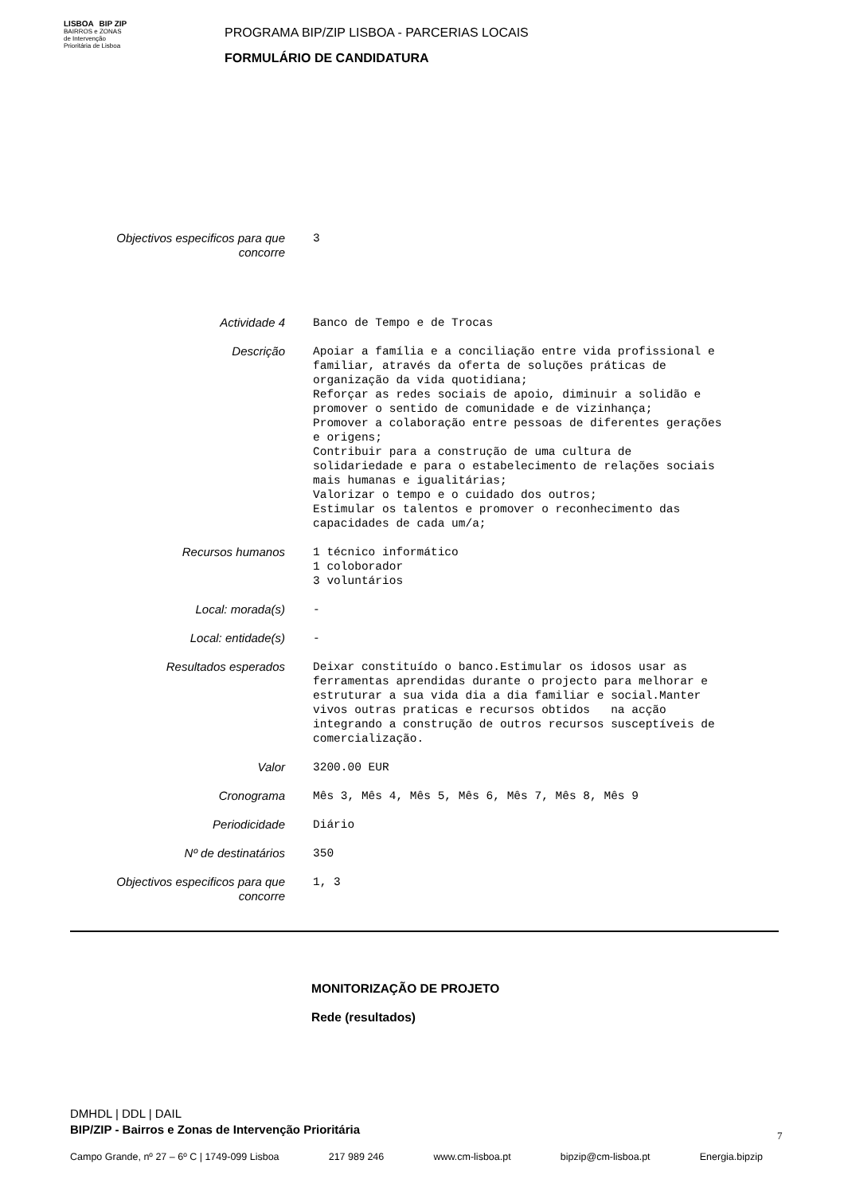LISBOA BIP ZIP
BAIRROS e ZONAS
de Intervenção
Prioritária de Lisboa
PROGRAMA BIP/ZIP LISBOA - PARCERIAS LOCAIS
FORMULÁRIO DE CANDIDATURA
Objectivos especificos para que concorre
3
Actividade 4 Banco de Tempo e de Trocas
Descrição Apoiar a família e a conciliação entre vida profissional e familiar, através da oferta de soluções práticas de organização da vida quotidiana; Reforçar as redes sociais de apoio, diminuir a solidão e promover o sentido de comunidade e de vizinhança; Promover a colaboração entre pessoas de diferentes gerações e origens; Contribuir para a construção de uma cultura de solidariedade e para o estabelecimento de relações sociais mais humanas e igualitárias; Valorizar o tempo e o cuidado dos outros; Estimular os talentos e promover o reconhecimento das capacidades de cada um/a;
Recursos humanos 1 técnico informático 1 coloborador 3 voluntários
Local: morada(s) -
Local: entidade(s) -
Resultados esperados Deixar constituído o banco.Estimular os idosos usar as ferramentas aprendidas durante o projecto para melhorar e estruturar a sua vida dia a dia familiar e social.Manter vivos outras praticas e recursos obtidos na acção integrando a construção de outros recursos susceptíveis de comercialização.
Valor 3200.00 EUR
Cronograma Mês 3, Mês 4, Mês 5, Mês 6, Mês 7, Mês 8, Mês 9
Periodicidade Diário
Nº de destinatários 350
Objectivos especificos para que concorre
1, 3
MONITORIZAÇÃO DE PROJETO
Rede (resultados)
DMHDL | DDL | DAIL
BIP/ZIP - Bairros e Zonas de Intervenção Prioritária
7
Campo Grande, nº 27 – 6º C | 1749-099 Lisboa 217 989 246 www.cm-lisboa.pt bipzip@cm-lisboa.pt Energia.bipzip